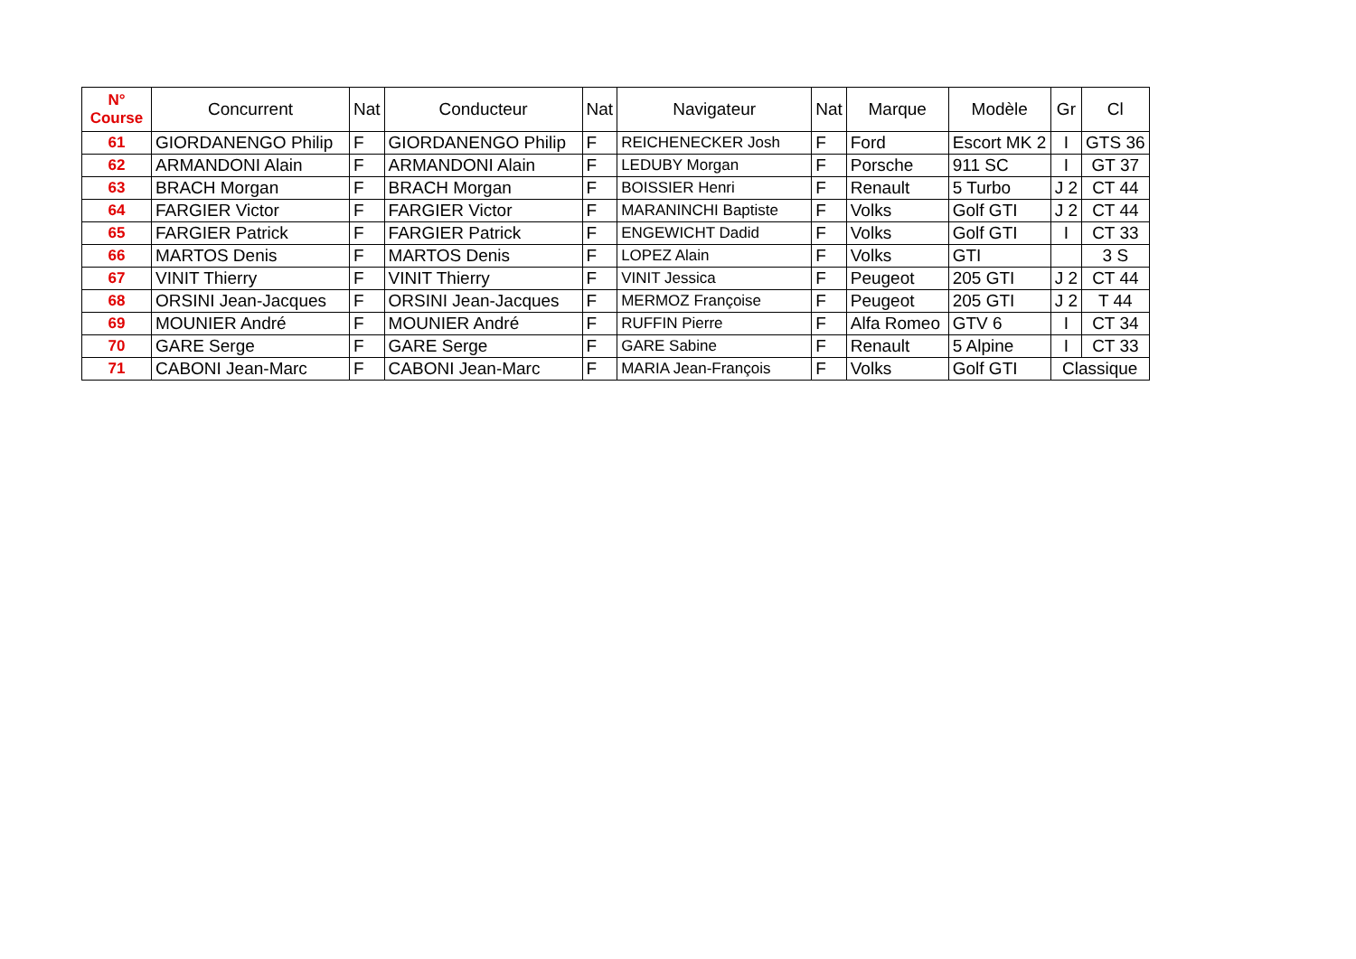| N° Course | Concurrent | Nat | Conducteur | Nat | Navigateur | Nat | Marque | Modèle | Gr | Cl |
| --- | --- | --- | --- | --- | --- | --- | --- | --- | --- | --- |
| 61 | GIORDANENGO Philip | F | GIORDANENGO Philip | F | REICHENECKER Josh | F | Ford | Escort MK 2 | I | GTS 36 |
| 62 | ARMANDONI Alain | F | ARMANDONI Alain | F | LEDUBY Morgan | F | Porsche | 911 SC | I | GT 37 |
| 63 | BRACH Morgan | F | BRACH Morgan | F | BOISSIER Henri | F | Renault | 5 Turbo | J 2 | CT 44 |
| 64 | FARGIER Victor | F | FARGIER Victor | F | MARANINCHI Baptiste | F | Volks | Golf GTI | J 2 | CT 44 |
| 65 | FARGIER Patrick | F | FARGIER Patrick | F | ENGEWICHT Dadid | F | Volks | Golf GTI | I | CT 33 |
| 66 | MARTOS Denis | F | MARTOS Denis | F | LOPEZ Alain | F | Volks | GTI | | 3 S |
| 67 | VINIT Thierry | F | VINIT Thierry | F | VINIT Jessica | F | Peugeot | 205 GTI | J 2 | CT 44 |
| 68 | ORSINI Jean-Jacques | F | ORSINI Jean-Jacques | F | MERMOZ Françoise | F | Peugeot | 205 GTI | J 2 | T 44 |
| 69 | MOUNIER André | F | MOUNIER André | F | RUFFIN Pierre | F | Alfa Romeo | GTV 6 | I | CT 34 |
| 70 | GARE Serge | F | GARE Serge | F | GARE Sabine | F | Renault | 5 Alpine | I | CT 33 |
| 71 | CABONI Jean-Marc | F | CABONI Jean-Marc | F | MARIA Jean-François | F | Volks | Golf GTI | Classique | |